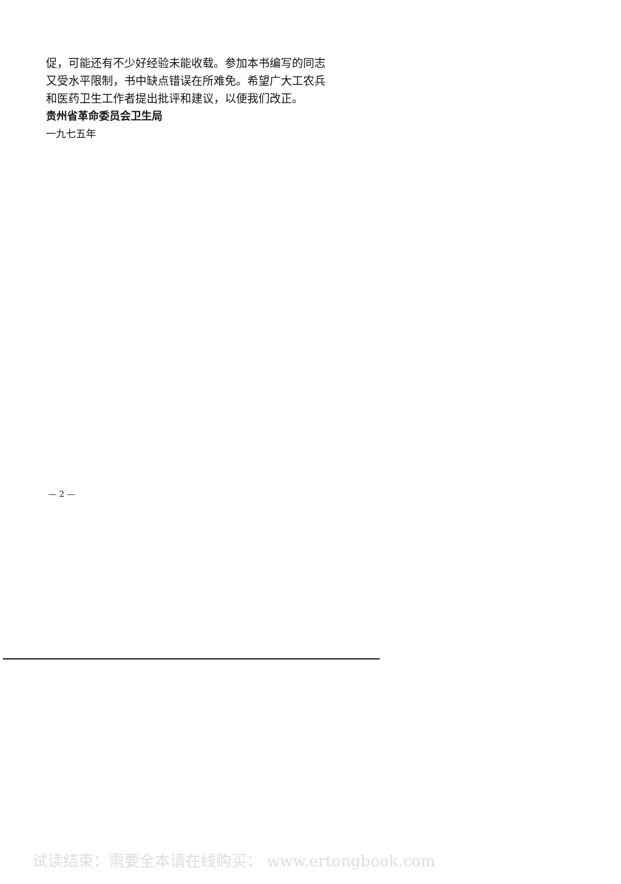促，可能还有不少好经验未能收载。参加本书编写的同志又受水平限制，书中缺点错误在所难免。希望广大工农兵和医药卫生工作者提出批评和建议，以便我们改正。
贵州省革命委员会卫生局
一九七五年
— 2 —
试读结束：需要全本请在线购买： www.ertongbook.com